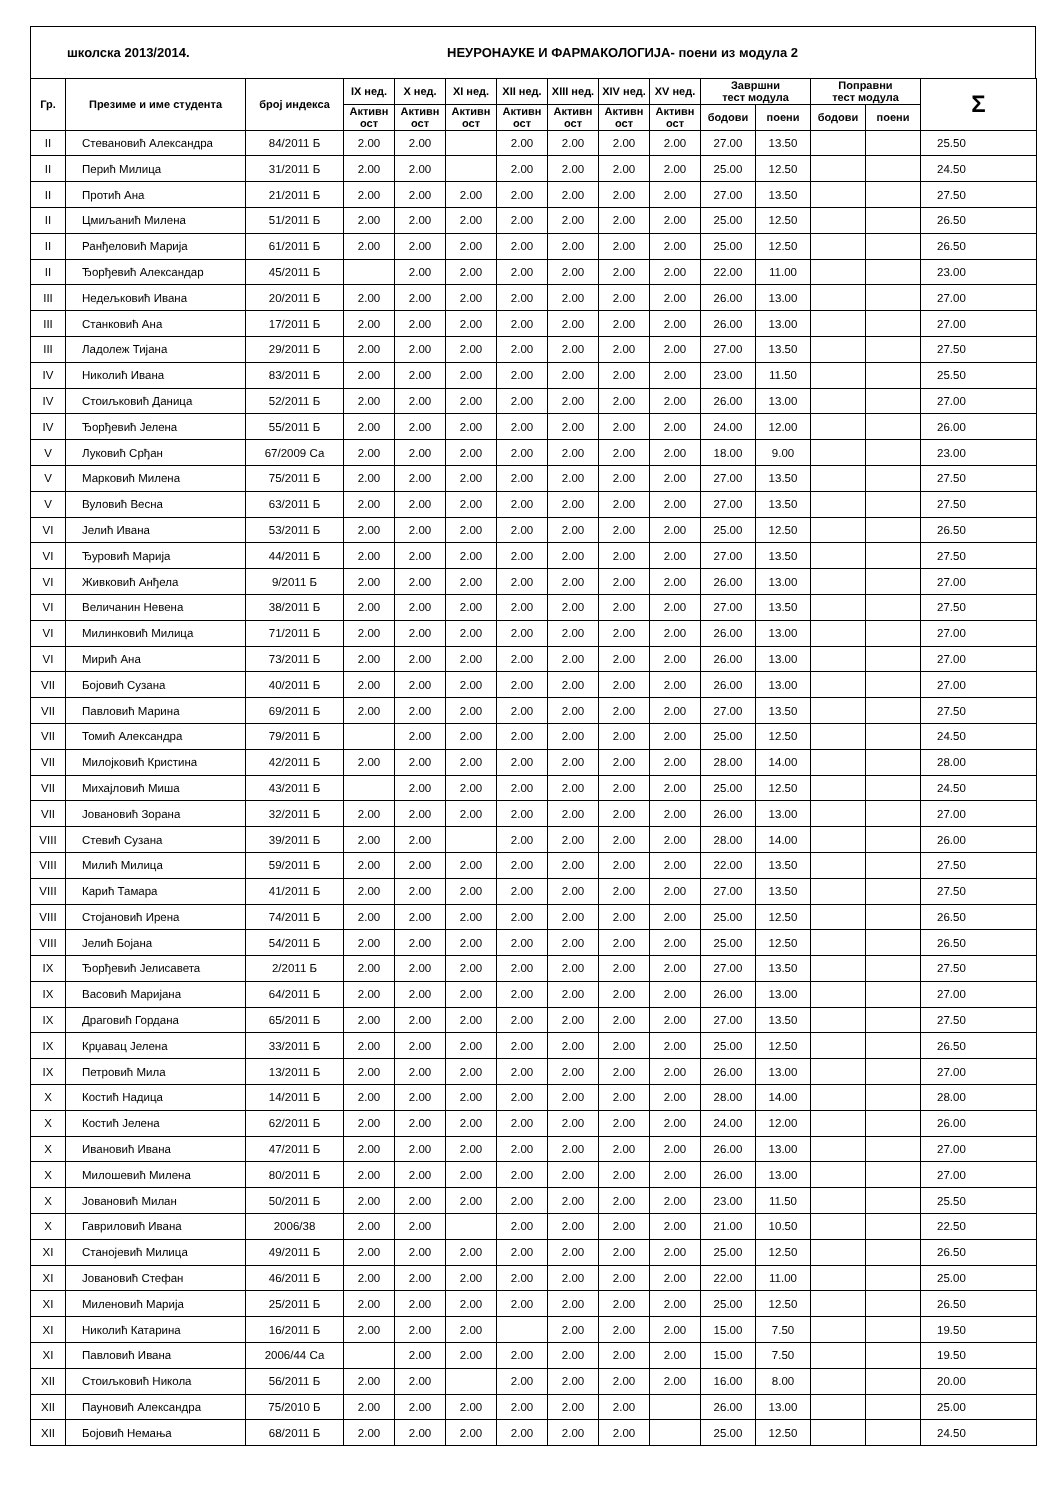школска 2013/2014. НЕУРОНАУКЕ И ФАРМАКОЛОГИЈА- поени из модула 2
| Гр. | Презиме и име студента | број индекса | IX нед. | X нед. | XI нед. | XII нед. | XIII нед. | XIV нед. | XV нед. | Завршни тест модула | | Поправни тест модула | | Σ |
| --- | --- | --- | --- | --- | --- | --- | --- | --- | --- | --- | --- | --- | --- | --- |
| | | | Активн ост | Активн ост | Активн ост | Активн ост | Активн ост | Активн ост | Активн ост | | | | | |
| | | | | | | | | | | бодови | поени | бодови | поени | |
| II | Стевановић Александра | 84/2011 Б | 2.00 | 2.00 | | 2.00 | 2.00 | 2.00 | 2.00 | 27.00 | 13.50 | | | 25.50 |
| II | Перић Милица | 31/2011 Б | 2.00 | 2.00 | | 2.00 | 2.00 | 2.00 | 2.00 | 25.00 | 12.50 | | | 24.50 |
| II | Протић Ана | 21/2011 Б | 2.00 | 2.00 | 2.00 | 2.00 | 2.00 | 2.00 | 2.00 | 27.00 | 13.50 | | | 27.50 |
| II | Цмиљанић Милена | 51/2011 Б | 2.00 | 2.00 | 2.00 | 2.00 | 2.00 | 2.00 | 2.00 | 25.00 | 12.50 | | | 26.50 |
| II | Ранђеловић Марија | 61/2011 Б | 2.00 | 2.00 | 2.00 | 2.00 | 2.00 | 2.00 | 2.00 | 25.00 | 12.50 | | | 26.50 |
| II | Ђорђевић Александар | 45/2011 Б | | 2.00 | 2.00 | 2.00 | 2.00 | 2.00 | 2.00 | 22.00 | 11.00 | | | 23.00 |
| III | Недељковић Ивана | 20/2011 Б | 2.00 | 2.00 | 2.00 | 2.00 | 2.00 | 2.00 | 2.00 | 26.00 | 13.00 | | | 27.00 |
| III | Станковић Ана | 17/2011 Б | 2.00 | 2.00 | 2.00 | 2.00 | 2.00 | 2.00 | 2.00 | 26.00 | 13.00 | | | 27.00 |
| III | Ладолеж Тијана | 29/2011 Б | 2.00 | 2.00 | 2.00 | 2.00 | 2.00 | 2.00 | 2.00 | 27.00 | 13.50 | | | 27.50 |
| IV | Николић Ивана | 83/2011 Б | 2.00 | 2.00 | 2.00 | 2.00 | 2.00 | 2.00 | 2.00 | 23.00 | 11.50 | | | 25.50 |
| IV | Стоиљковић Даница | 52/2011 Б | 2.00 | 2.00 | 2.00 | 2.00 | 2.00 | 2.00 | 2.00 | 26.00 | 13.00 | | | 27.00 |
| IV | Ђорђевић Јелена | 55/2011 Б | 2.00 | 2.00 | 2.00 | 2.00 | 2.00 | 2.00 | 2.00 | 24.00 | 12.00 | | | 26.00 |
| V | Луковић Срђан | 67/2009 Са | 2.00 | 2.00 | 2.00 | 2.00 | 2.00 | 2.00 | 2.00 | 18.00 | 9.00 | | | 23.00 |
| V | Марковић Милена | 75/2011 Б | 2.00 | 2.00 | 2.00 | 2.00 | 2.00 | 2.00 | 2.00 | 27.00 | 13.50 | | | 27.50 |
| V | Вуловић Весна | 63/2011 Б | 2.00 | 2.00 | 2.00 | 2.00 | 2.00 | 2.00 | 2.00 | 27.00 | 13.50 | | | 27.50 |
| VI | Јелић Ивана | 53/2011 Б | 2.00 | 2.00 | 2.00 | 2.00 | 2.00 | 2.00 | 2.00 | 25.00 | 12.50 | | | 26.50 |
| VI | Ђуровић Марија | 44/2011 Б | 2.00 | 2.00 | 2.00 | 2.00 | 2.00 | 2.00 | 2.00 | 27.00 | 13.50 | | | 27.50 |
| VI | Живковић Анђела | 9/2011 Б | 2.00 | 2.00 | 2.00 | 2.00 | 2.00 | 2.00 | 2.00 | 26.00 | 13.00 | | | 27.00 |
| VI | Величанин Невена | 38/2011 Б | 2.00 | 2.00 | 2.00 | 2.00 | 2.00 | 2.00 | 2.00 | 27.00 | 13.50 | | | 27.50 |
| VI | Милинковић Милица | 71/2011 Б | 2.00 | 2.00 | 2.00 | 2.00 | 2.00 | 2.00 | 2.00 | 26.00 | 13.00 | | | 27.00 |
| VI | Мирић Ана | 73/2011 Б | 2.00 | 2.00 | 2.00 | 2.00 | 2.00 | 2.00 | 2.00 | 26.00 | 13.00 | | | 27.00 |
| VII | Бојовић Сузана | 40/2011 Б | 2.00 | 2.00 | 2.00 | 2.00 | 2.00 | 2.00 | 2.00 | 26.00 | 13.00 | | | 27.00 |
| VII | Павловић Марина | 69/2011 Б | 2.00 | 2.00 | 2.00 | 2.00 | 2.00 | 2.00 | 2.00 | 27.00 | 13.50 | | | 27.50 |
| VII | Томић Александра | 79/2011 Б | | 2.00 | 2.00 | 2.00 | 2.00 | 2.00 | 2.00 | 25.00 | 12.50 | | | 24.50 |
| VII | Милојковић Кристина | 42/2011 Б | 2.00 | 2.00 | 2.00 | 2.00 | 2.00 | 2.00 | 2.00 | 28.00 | 14.00 | | | 28.00 |
| VII | Михајловић Миша | 43/2011 Б | | 2.00 | 2.00 | 2.00 | 2.00 | 2.00 | 2.00 | 25.00 | 12.50 | | | 24.50 |
| VII | Јовановић Зорана | 32/2011 Б | 2.00 | 2.00 | 2.00 | 2.00 | 2.00 | 2.00 | 2.00 | 26.00 | 13.00 | | | 27.00 |
| VIII | Стевић Сузана | 39/2011 Б | 2.00 | 2.00 | | 2.00 | 2.00 | 2.00 | 2.00 | 28.00 | 14.00 | | | 26.00 |
| VIII | Милић Милица | 59/2011 Б | 2.00 | 2.00 | 2.00 | 2.00 | 2.00 | 2.00 | 2.00 | 22.00 | 13.50 | | | 27.50 |
| VIII | Карић Тамара | 41/2011 Б | 2.00 | 2.00 | 2.00 | 2.00 | 2.00 | 2.00 | 2.00 | 27.00 | 13.50 | | | 27.50 |
| VIII | Стојановић Ирена | 74/2011 Б | 2.00 | 2.00 | 2.00 | 2.00 | 2.00 | 2.00 | 2.00 | 25.00 | 12.50 | | | 26.50 |
| VIII | Јелић Бојана | 54/2011 Б | 2.00 | 2.00 | 2.00 | 2.00 | 2.00 | 2.00 | 2.00 | 25.00 | 12.50 | | | 26.50 |
| IX | Ђорђевић Јелисавета | 2/2011 Б | 2.00 | 2.00 | 2.00 | 2.00 | 2.00 | 2.00 | 2.00 | 27.00 | 13.50 | | | 27.50 |
| IX | Васовић Маријана | 64/2011 Б | 2.00 | 2.00 | 2.00 | 2.00 | 2.00 | 2.00 | 2.00 | 26.00 | 13.00 | | | 27.00 |
| IX | Драговић Гордана | 65/2011 Б | 2.00 | 2.00 | 2.00 | 2.00 | 2.00 | 2.00 | 2.00 | 27.00 | 13.50 | | | 27.50 |
| IX | Крџавац Јелена | 33/2011 Б | 2.00 | 2.00 | 2.00 | 2.00 | 2.00 | 2.00 | 2.00 | 25.00 | 12.50 | | | 26.50 |
| IX | Петровић Мила | 13/2011 Б | 2.00 | 2.00 | 2.00 | 2.00 | 2.00 | 2.00 | 2.00 | 26.00 | 13.00 | | | 27.00 |
| X | Костић Надица | 14/2011 Б | 2.00 | 2.00 | 2.00 | 2.00 | 2.00 | 2.00 | 2.00 | 28.00 | 14.00 | | | 28.00 |
| X | Костић Јелена | 62/2011 Б | 2.00 | 2.00 | 2.00 | 2.00 | 2.00 | 2.00 | 2.00 | 24.00 | 12.00 | | | 26.00 |
| X | Ивановић Ивана | 47/2011 Б | 2.00 | 2.00 | 2.00 | 2.00 | 2.00 | 2.00 | 2.00 | 26.00 | 13.00 | | | 27.00 |
| X | Милошевић Милена | 80/2011 Б | 2.00 | 2.00 | 2.00 | 2.00 | 2.00 | 2.00 | 2.00 | 26.00 | 13.00 | | | 27.00 |
| X | Јовановић Милан | 50/2011 Б | 2.00 | 2.00 | 2.00 | 2.00 | 2.00 | 2.00 | 2.00 | 23.00 | 11.50 | | | 25.50 |
| X | Гавриловић Ивана | 2006/38 | 2.00 | 2.00 | | 2.00 | 2.00 | 2.00 | 2.00 | 21.00 | 10.50 | | | 22.50 |
| XI | Станојевић Милица | 49/2011 Б | 2.00 | 2.00 | 2.00 | 2.00 | 2.00 | 2.00 | 2.00 | 25.00 | 12.50 | | | 26.50 |
| XI | Јовановић Стефан | 46/2011 Б | 2.00 | 2.00 | 2.00 | 2.00 | 2.00 | 2.00 | 2.00 | 22.00 | 11.00 | | | 25.00 |
| XI | Миленовић Марија | 25/2011 Б | 2.00 | 2.00 | 2.00 | 2.00 | 2.00 | 2.00 | 2.00 | 25.00 | 12.50 | | | 26.50 |
| XI | Николић Катарина | 16/2011 Б | 2.00 | 2.00 | 2.00 | | 2.00 | 2.00 | 2.00 | 15.00 | 7.50 | | | 19.50 |
| XI | Павловић Ивана | 2006/44 Са | | 2.00 | 2.00 | 2.00 | 2.00 | 2.00 | 2.00 | 15.00 | 7.50 | | | 19.50 |
| XII | Стоиљковић Никола | 56/2011 Б | 2.00 | 2.00 | | 2.00 | 2.00 | 2.00 | 2.00 | 16.00 | 8.00 | | | 20.00 |
| XII | Пауновић Александра | 75/2010 Б | 2.00 | 2.00 | 2.00 | 2.00 | 2.00 | 2.00 | | 26.00 | 13.00 | | | 25.00 |
| XII | Бојовић Немања | 68/2011 Б | 2.00 | 2.00 | 2.00 | 2.00 | 2.00 | 2.00 | | 25.00 | 12.50 | | | 24.50 |